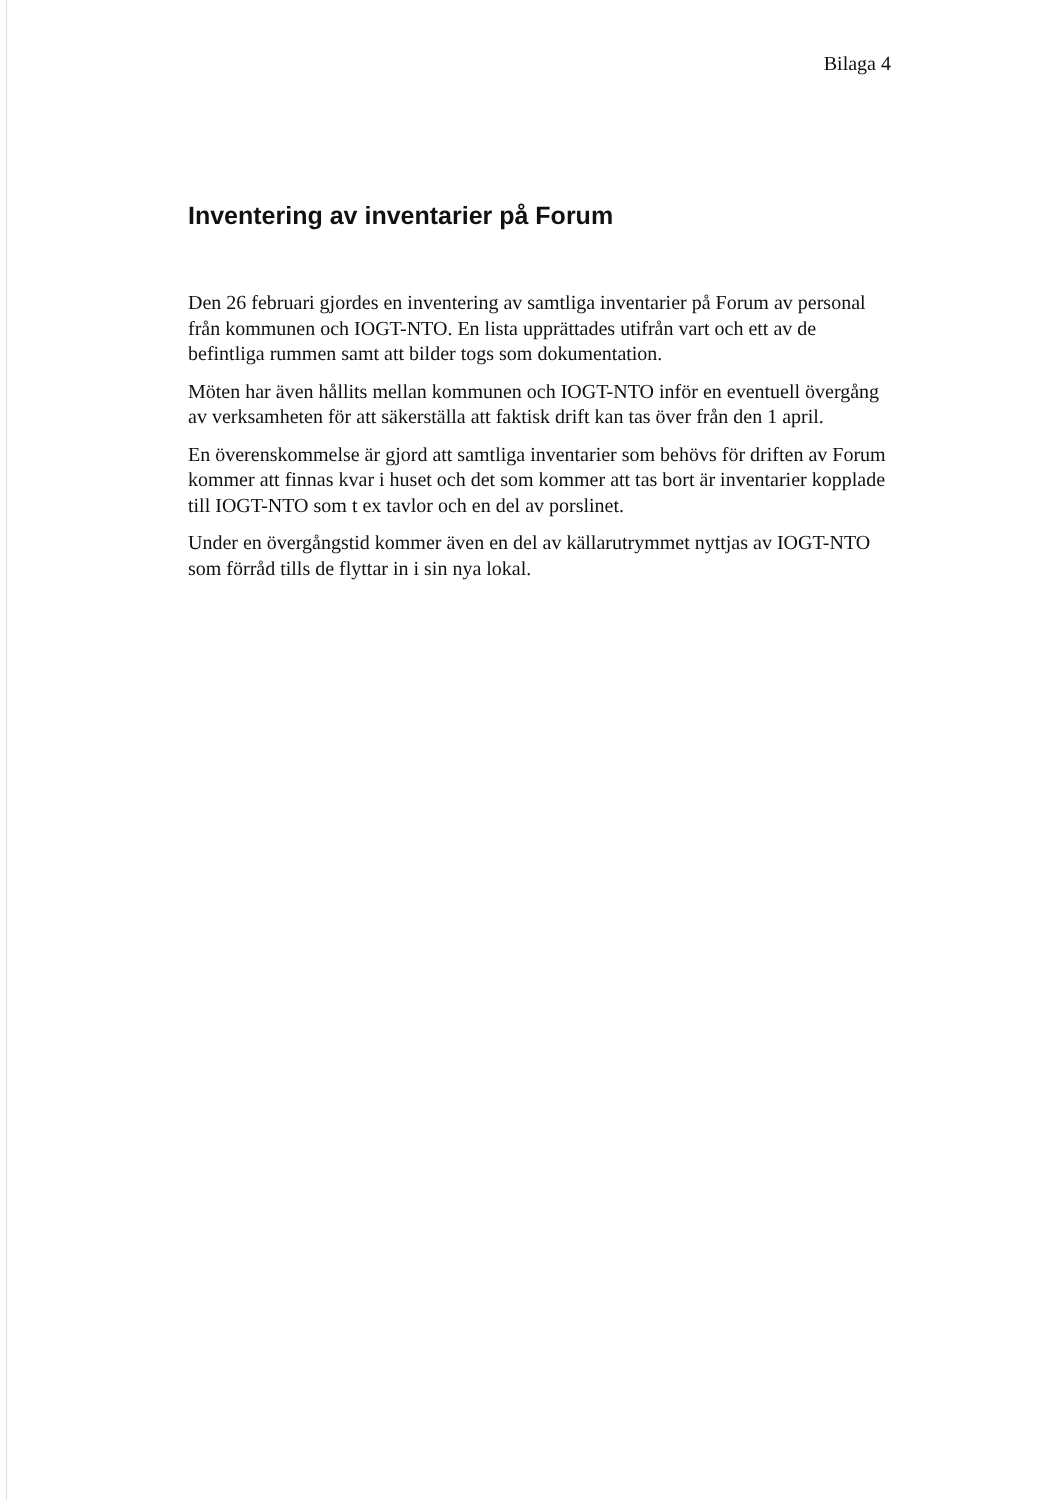Bilaga 4
Inventering av inventarier på Forum
Den 26 februari gjordes en inventering av samtliga inventarier på Forum av personal från kommunen och IOGT-NTO. En lista upprättades utifrån vart och ett av de befintliga rummen samt att bilder togs som dokumentation.
Möten har även hållits mellan kommunen och IOGT-NTO inför en eventuell övergång av verksamheten för att säkerställa att faktisk drift kan tas över från den 1 april.
En överenskommelse är gjord att samtliga inventarier som behövs för driften av Forum kommer att finnas kvar i huset och det som kommer att tas bort är inventarier kopplade till IOGT-NTO som t ex tavlor och en del av porslinet.
Under en övergångstid kommer även en del av källarutrymmet nyttjas av IOGT-NTO som förråd tills de flyttar in i sin nya lokal.